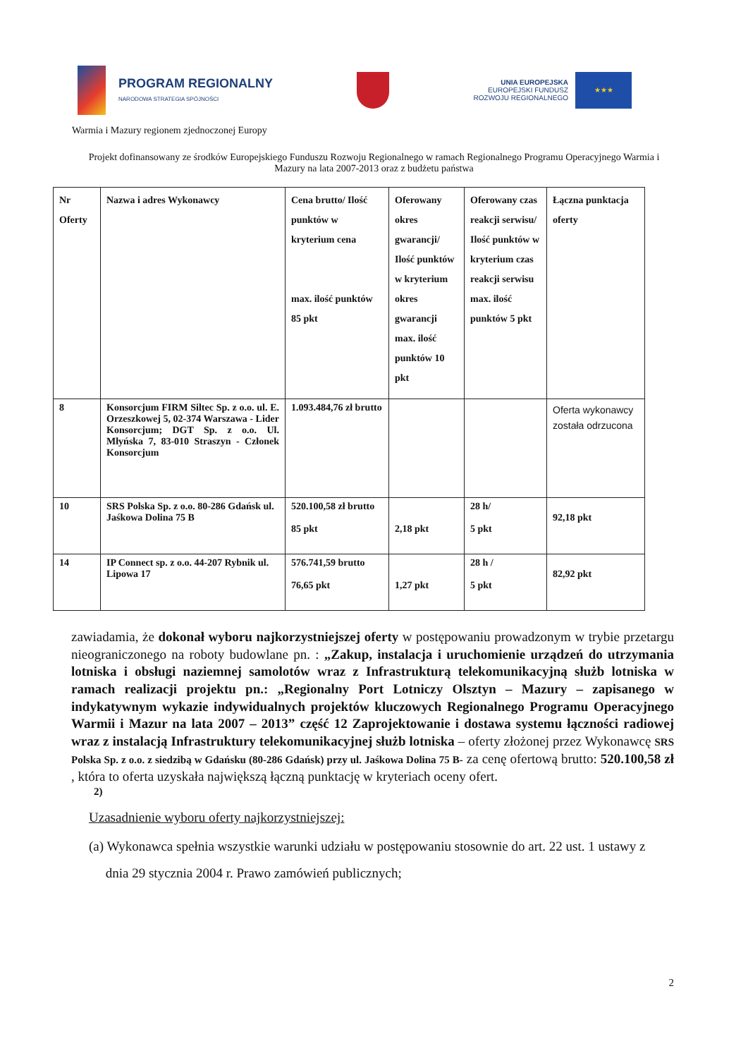PROGRAM REGIONALNY
NARODOWA STRATEGIA SPÓJNOŚCI
UNIA EUROPEJSKA
EUROPEJSKI FUNDUSZ
ROZWOJU REGIONALNEGO
★★★
Warmia i Mazury regionem zjednoczonej Europy
Projekt dofinansowany ze środków Europejskiego Funduszu Rozwoju Regionalnego w ramach Regionalnego Programu Operacyjnego Warmia i Mazury na lata 2007-2013 oraz z budżetu państwa
| Nr Oferty | Nazwa i adres Wykonawcy | Cena brutto/ Ilość punktów w kryterium cena max. ilość punktów 85 pkt | Oferowany okres gwarancji/ Ilość punktów w kryterium okres gwarancji max. ilość punktów 10 pkt | Oferowany czas reakcji serwisu/ Ilość punktów w kryterium czas reakcji serwisu max. ilość punktów 5 pkt | Łączna punktacja oferty |
| --- | --- | --- | --- | --- | --- |
| 8 | Konsorcjum FIRM Siltec Sp. z o.o. ul. E. Orzeszkowej 5, 02-374 Warszawa - Lider Konsorcjum; DGT Sp. z o.o. Ul. Młyńska 7, 83-010 Straszyn - Członek Konsorcjum | 1.093.484,76 zł brutto | | | Oferta wykonawcy została odrzucona |
| 10 | SRS Polska Sp. z o.o. 80-286 Gdańsk ul. Jaśkowa Dolina 75 B | 520.100,58 zł brutto 85 pkt | 2,18 pkt | 28 h/ 5 pkt | 92,18 pkt |
| 14 | IP Connect sp. z o.o. 44-207 Rybnik ul. Lipowa 17 | 576.741,59 brutto 76,65 pkt | 1,27 pkt | 28 h / 5 pkt | 82,92 pkt |
zawiadamia, że dokonał wyboru najkorzystniejszej oferty w postępowaniu prowadzonym w trybie przetargu nieograniczonego na roboty budowlane pn. : „Zakup, instalacja i uruchomienie urządzeń do utrzymania lotniska i obsługi naziemnej samolotów wraz z Infrastrukturą telekomunikacyjną służb lotniska w ramach realizacji projektu pn.: „Regionalny Port Lotniczy Olsztyn – Mazury – zapisanego w indykatywnym wykazie indywidualnych projektów kluczowych Regionalnego Programu Operacyjnego Warmii i Mazur na lata 2007 – 2013” część 12 Zaprojektowanie i dostawa systemu łączności radiowej wraz z instalacją Infrastruktury telekomunikacyjnej służb lotniska – oferty złożonej przez Wykonawcę SRS Polska Sp. z o.o. z siedzibą w Gdańsku (80-286 Gdańsk) przy ul. Jaśkowa Dolina 75 B- za cenę ofertową brutto: 520.100,58 zł , która to oferta uzyskała największą łączną punktację w kryteriach oceny ofert.
2)
Uzasadnienie wyboru oferty najkorzystniejszej:
(a) Wykonawca spełnia wszystkie warunki udziału w postępowaniu stosownie do art. 22 ust. 1 ustawy z
dnia 29 stycznia 2004 r. Prawo zamówień publicznych;
2